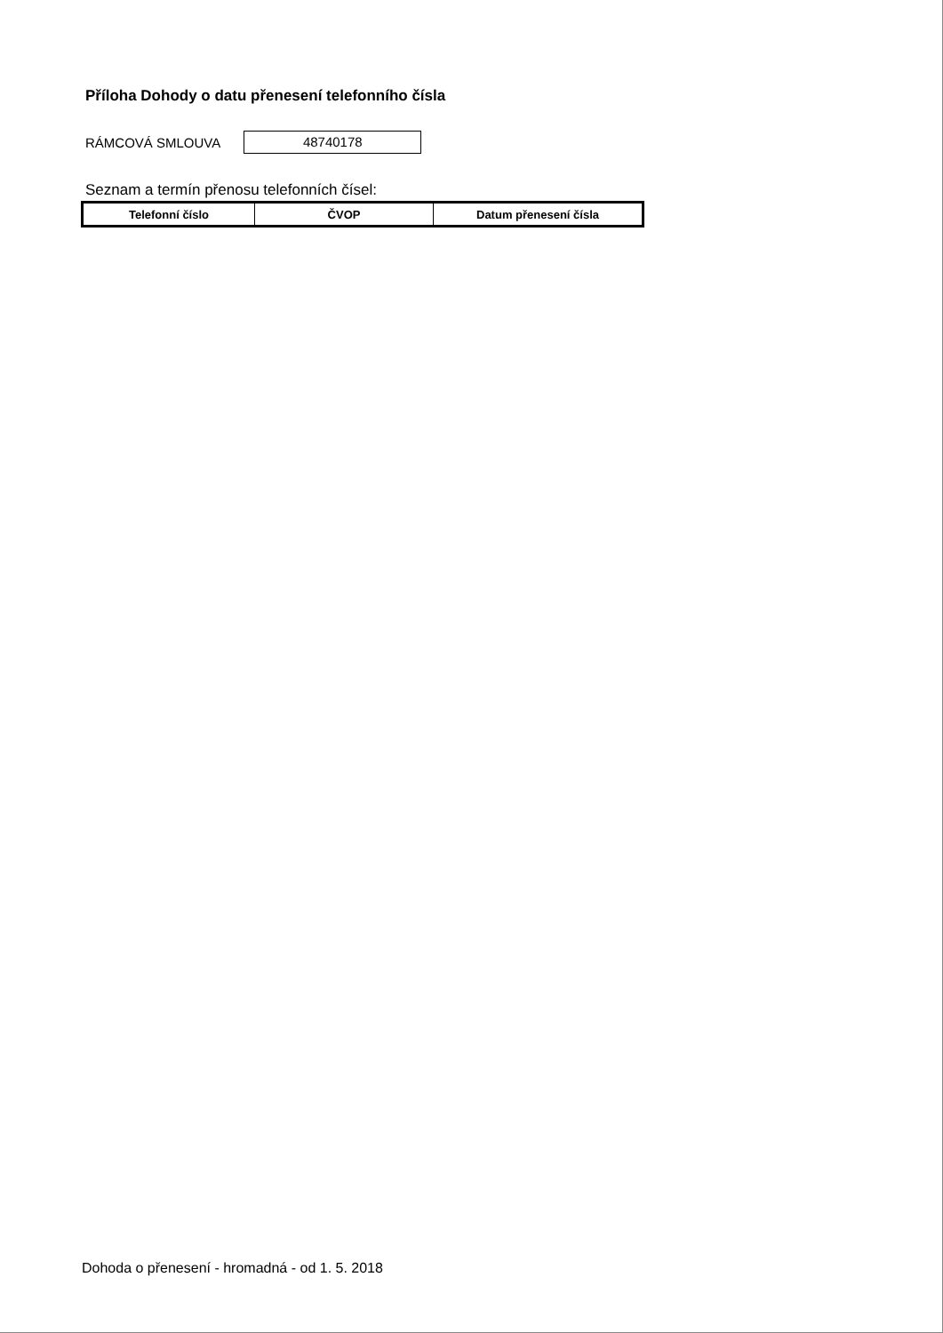Příloha Dohody o datu přenesení telefonního čísla
RÁMCOVÁ SMLOUVA
48740178
Seznam a termín přenosu telefonních čísel:
| Telefonní číslo | ČVOP | Datum přenesení čísla |
| --- | --- | --- |
Dohoda o přenesení - hromadná - od 1. 5. 2018